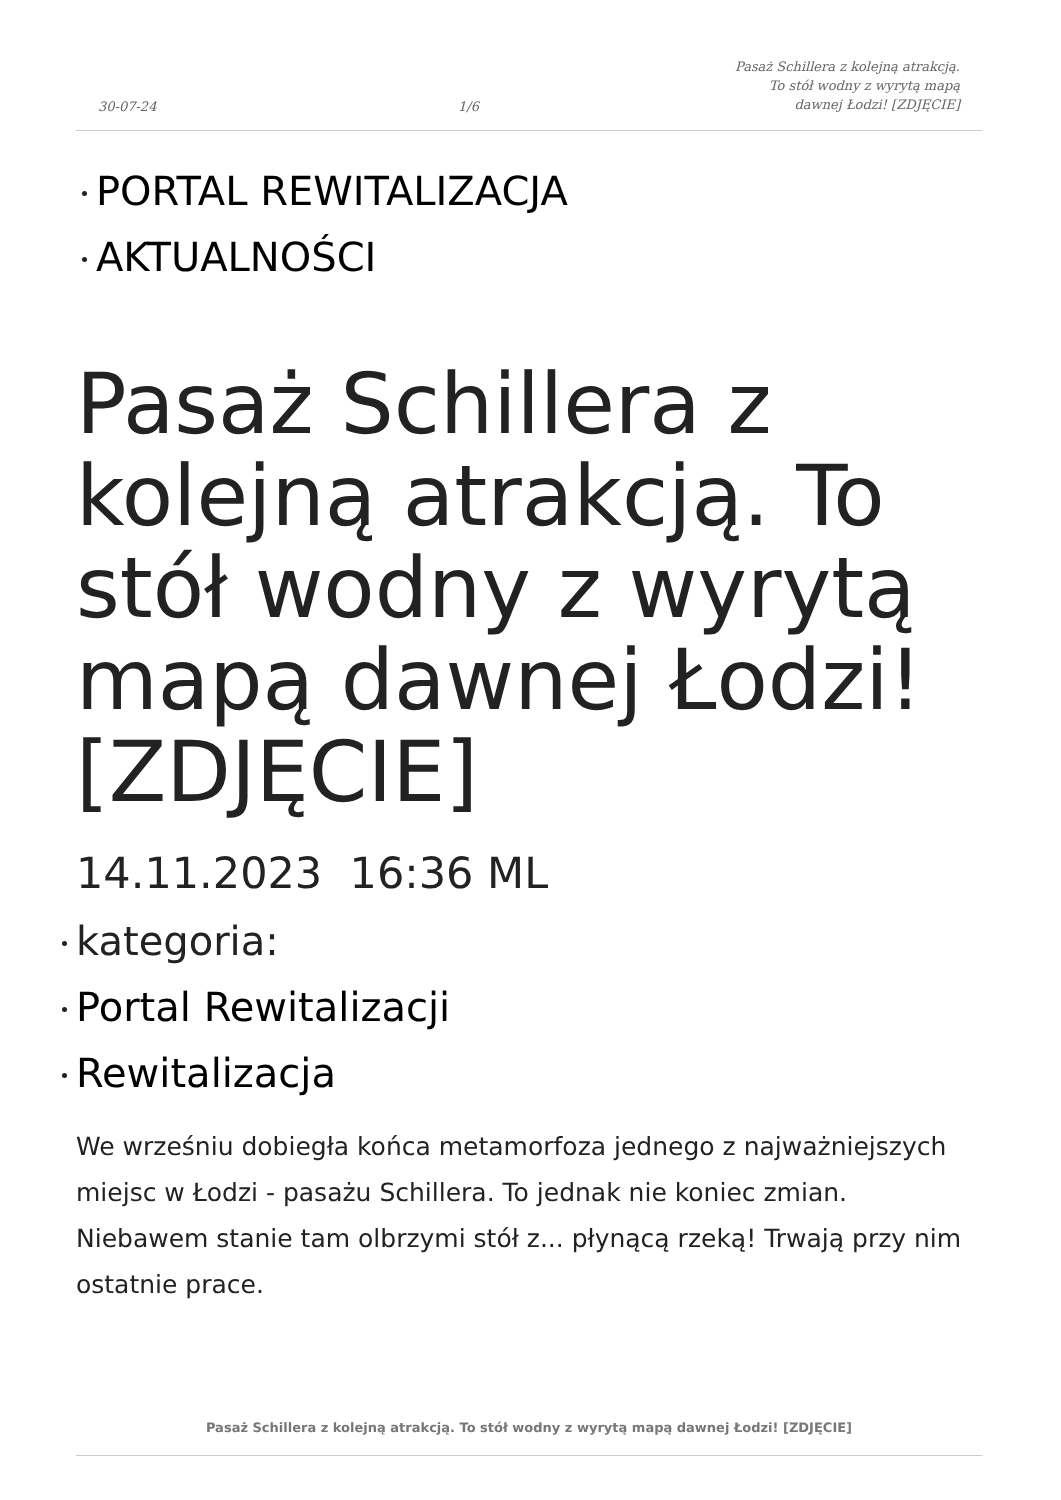30-07-24
1/6
Pasaż Schillera z kolejną atrakcją. To stół wodny z wyrytą mapą dawnej Łodzi! [ZDJĘCIE]
PORTAL REWITALIZACJA
AKTUALNOŚCI
Pasaż Schillera z kolejną atrakcją. To stół wodny z wyrytą mapą dawnej Łodzi! [ZDJĘCIE]
14.11.2023 16:36 ML
kategoria:
Portal Rewitalizacji
Rewitalizacja
We wrześniu dobiegła końca metamorfoza jednego z najważniejszych miejsc w Łodzi - pasażu Schillera. To jednak nie koniec zmian. Niebawem stanie tam olbrzymi stół z... płynącą rzeką! Trwają przy nim ostatnie prace.
Pasaż Schillera z kolejną atrakcją. To stół wodny z wyrytą mapą dawnej Łodzi! [ZDJĘCIE]